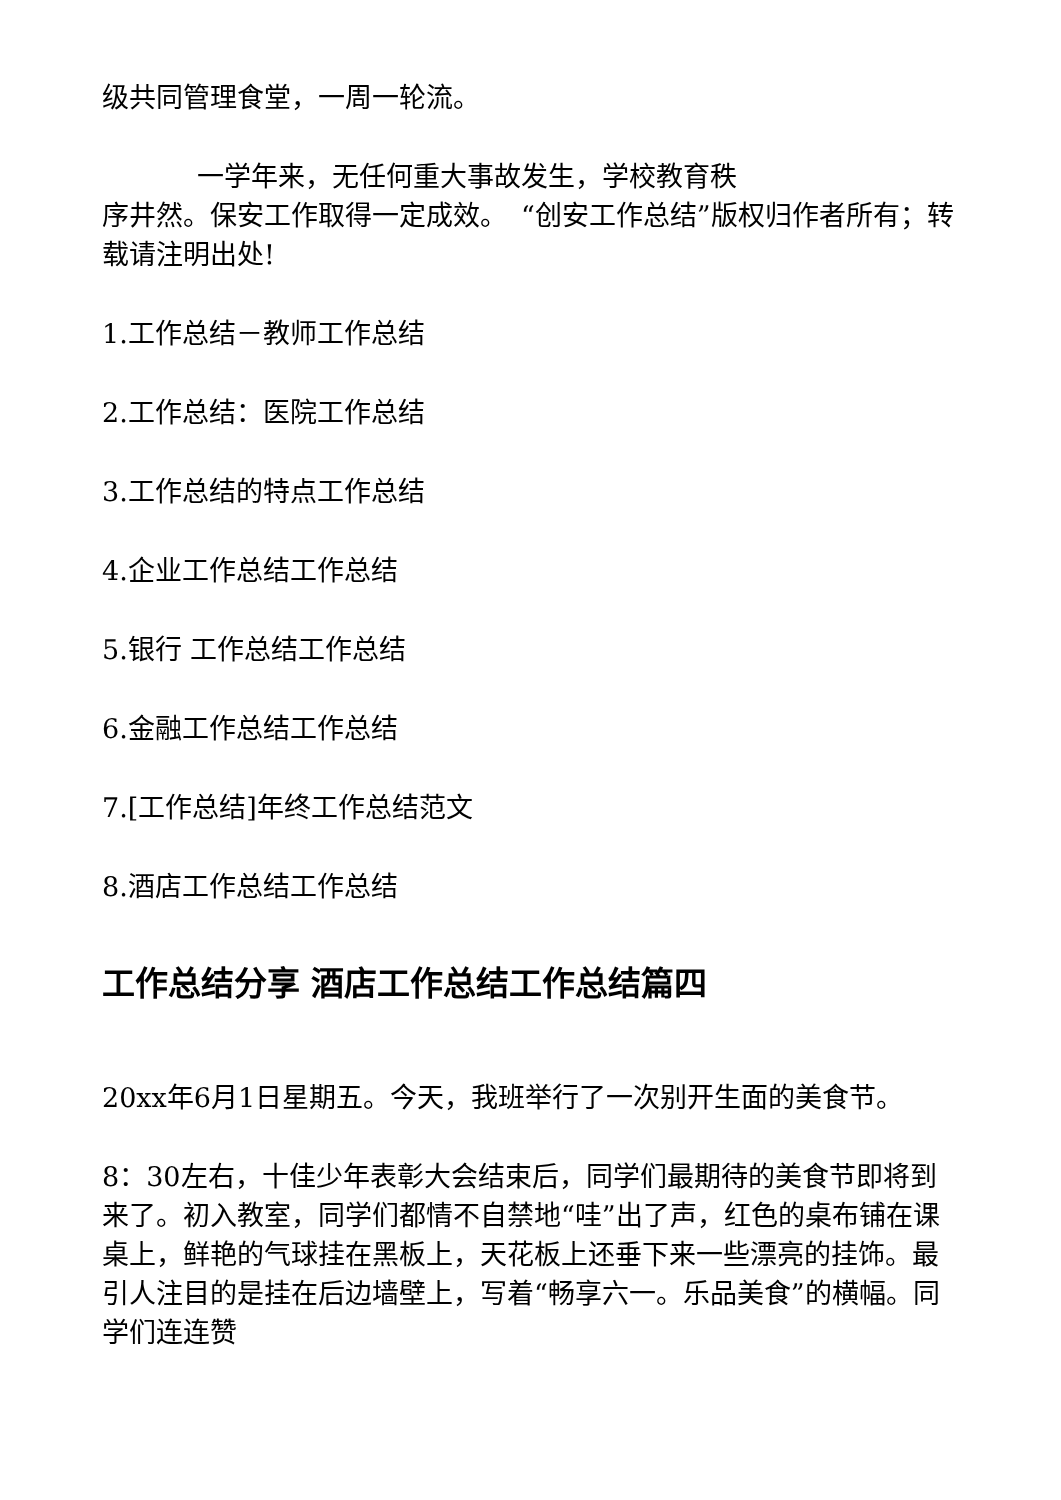级共同管理食堂，一周一轮流。
一学年来，无任何重大事故发生，学校教育秩
序井然。保安工作取得一定成效。　“创安工作总结”版权归作者所有；转载请注明出处!
1.工作总结－教师工作总结
2.工作总结：医院工作总结
3.工作总结的特点工作总结
4.企业工作总结工作总结
5.银行 工作总结工作总结
6.金融工作总结工作总结
7.[工作总结]年终工作总结范文
8.酒店工作总结工作总结
工作总结分享 酒店工作总结工作总结篇四
20xx年6月1日星期五。今天，我班举行了一次别开生面的美食节。
8：30左右，十佳少年表彰大会结束后，同学们最期待的美食节即将到来了。初入教室，同学们都情不自禁地“哇”出了声，红色的桌布铺在课桌上，鲜艳的气球挂在黑板上，天花板上还垂下来一些漂亮的挂饰。最引人注目的是挂在后边墙壁上，写着“畅享六一。乐品美食”的横幅。同学们连连赞